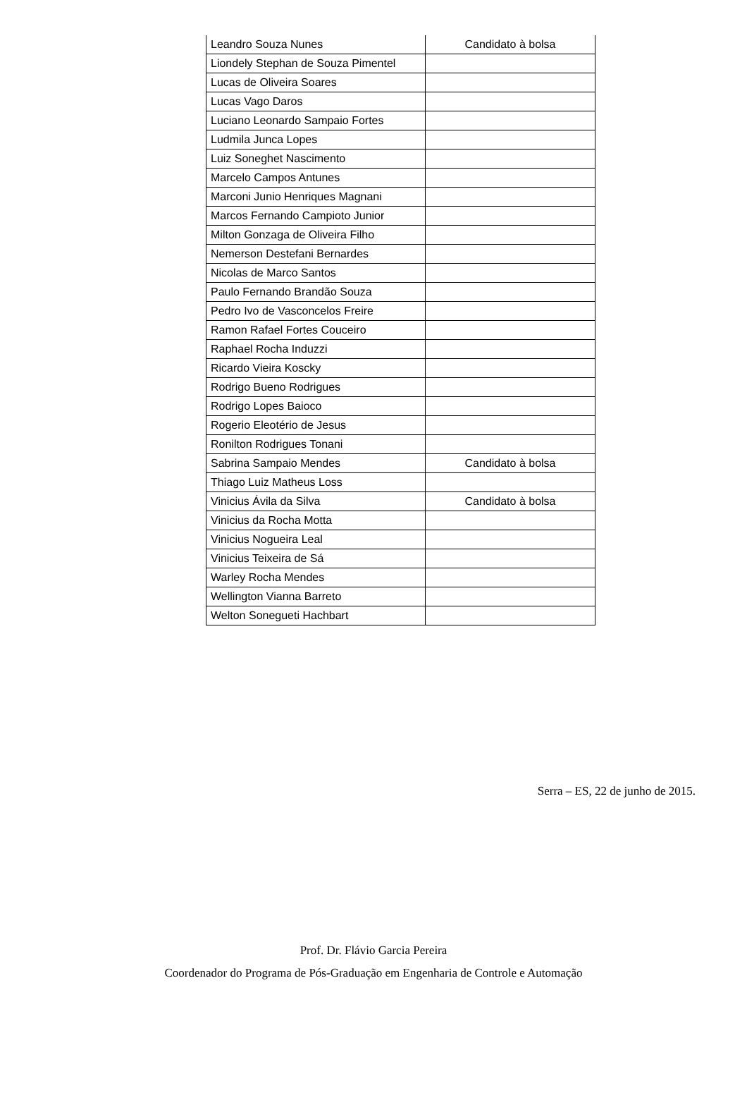| Leandro Souza Nunes | Candidato à bolsa |
| Liondely Stephan de Souza Pimentel | |
| Lucas de Oliveira Soares | |
| Lucas Vago Daros | |
| Luciano Leonardo Sampaio Fortes | |
| Ludmila Junca Lopes | |
| Luiz Soneghet Nascimento | |
| Marcelo Campos Antunes | |
| Marconi Junio Henriques Magnani | |
| Marcos Fernando Campioto Junior | |
| Milton Gonzaga de Oliveira Filho | |
| Nemerson Destefani Bernardes | |
| Nicolas de Marco Santos | |
| Paulo Fernando Brandão Souza | |
| Pedro Ivo de Vasconcelos Freire | |
| Ramon Rafael Fortes Couceiro | |
| Raphael Rocha Induzzi | |
| Ricardo Vieira Koscky | |
| Rodrigo Bueno Rodrigues | |
| Rodrigo Lopes Baioco | |
| Rogerio Eleotério de Jesus | |
| Ronilton Rodrigues Tonani | |
| Sabrina Sampaio Mendes | Candidato à bolsa |
| Thiago Luiz Matheus Loss | |
| Vinicius Ávila da Silva | Candidato à bolsa |
| Vinicius da Rocha Motta | |
| Vinicius Nogueira Leal | |
| Vinicius Teixeira de Sá | |
| Warley Rocha Mendes | |
| Wellington Vianna Barreto | |
| Welton Sonegueti Hachbart | |
Serra – ES, 22 de junho de 2015.
Prof. Dr. Flávio Garcia Pereira
Coordenador do Programa de Pós-Graduação em Engenharia de Controle e Automação